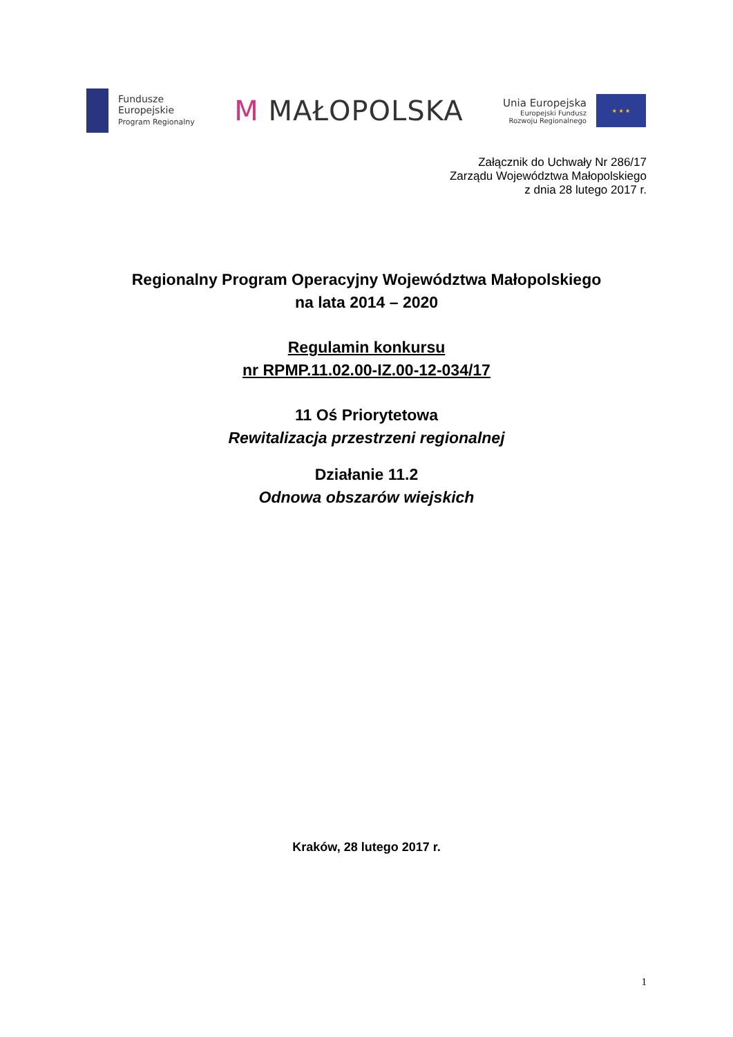Fundusze
Europejskie
Program Regionalny
M MAŁOPOLSKA
Unia Europejska
Europejski Fundusz
Rozwoju Regionalnego
★ ★ ★
Załącznik do Uchwały Nr 286/17
Zarządu Województwa Małopolskiego
z dnia 28 lutego 2017 r.
Regionalny Program Operacyjny Województwa Małopolskiego
na lata 2014 – 2020
Regulamin konkursu
nr RPMP.11.02.00-IZ.00-12-034/17
11 Oś Priorytetowa
Rewitalizacja przestrzeni regionalnej
Działanie 11.2
Odnowa obszarów wiejskich
Kraków, 28 lutego 2017 r.
1